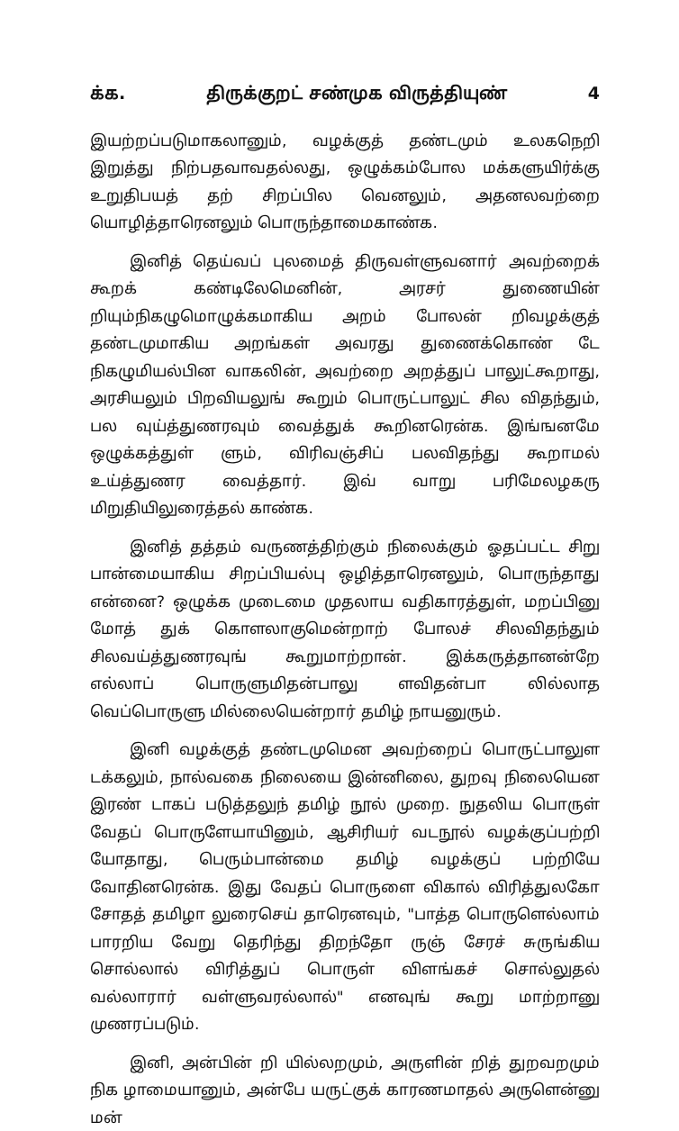க்க. திருக்குறட் சண்முக விருத்தியுண் 4
இயற்றப்படுமாகலானும், வழக்குத் தண்டமும் உலகநெறி இறுத்து நிற்பதவாவதல்லது, ஒழுக்கம்போல மக்களுயிர்க்கு உறுதிபயத் தற் சிறப்பில வெனலும், அதனலவற்றை யொழித்தாரெனலும் பொருந்தாமைகாண்க.
இனித் தெய்வப் புலமைத் திருவள்ளுவனார் அவற்றைக் கூறக் கண்டிலேமெனின், அரசர் துணையின் றியும்நிகழுமொழுக்கமாகிய அறம் போலன் றிவழக்குத் தண்டமுமாகிய அறங்கள் அவரது துணைக்கொண் டே நிகழுமியல்பின வாகலின், அவற்றை அறத்துப் பாலுட்கூறாது, அரசியலும் பிறவியலுங் கூறும் பொருட்பாலுட் சில விதந்தும், பல வுய்த்துணரவும் வைத்துக் கூறினரென்க. இங்ஙனமே ஒழுக்கத்துள் ளும், விரிவஞ்சிப் பலவிதந்து கூறாமல் உய்த்துணர வைத்தார். இவ் வாறு பரிமேலழகரு மிறுதியிலுரைத்தல் காண்க.
இனித் தத்தம் வருணத்திற்கும் நிலைக்கும் ஓதப்பட்ட சிறு பான்மையாகிய சிறப்பியல்பு ஒழித்தாரெனலும், பொருந்தாது என்னை? ஒழுக்க முடைமை முதலாய வதிகாரத்துள், மறப்பினு மோத் துக் கொளலாகுமென்றாற் போலச் சிலவிதந்தும் சிலவய்த்துணரவுங் கூறுமாற்றான். இக்கருத்தானன்றே எல்லாப் பொருளுமிதன்பாலு ளவிதன்பா லில்லாத வெப்பொருளு மில்லையென்றார் தமிழ் நாயனுரும்.
இனி வழக்குத் தண்டமுமென அவற்றைப் பொருட்பாலுள டக்கலும், நால்வகை நிலையை இன்னிலை, துறவு நிலையென இரண் டாகப் படுத்தலுந் தமிழ் நூல் முறை. நுதலிய பொருள் வேதப் பொருளேயாயினும், ஆசிரியர் வடநூல் வழக்குப்பற்றி யோதாது, பெரும்பான்மை தமிழ் வழக்குப் பற்றியே வோதினரென்க. இது வேதப் பொருளை விகால் விரித்துலகோ சோதத் தமிழா லுரைசெய் தாரெனவும், "பாத்த பொருளெல்லாம் பாரறிய வேறு தெரிந்து திறந்தோ ருஞ் சேரச் சுருங்கிய சொல்லால் விரித்துப் பொருள் விளங்கச் சொல்லுதல் வல்லாரார் வள்ளுவரல்லால்" எனவுங் கூறு மாற்றானு முணரப்படும்.
இனி, அன்பின் றி யில்லறமும், அருளின் றித் துறவறமும் நிக ழாமையானும், அன்பே யருட்குக் காரணமாதல் அருளென்னு மன்